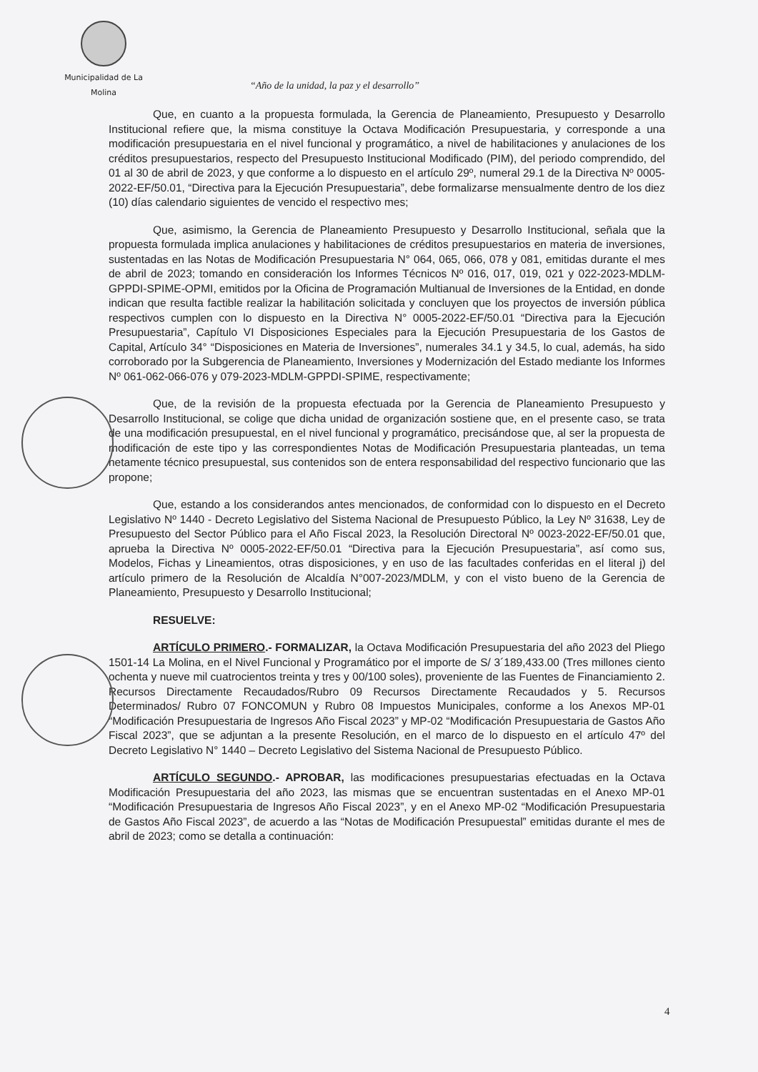Municipalidad de La Molina
“Año de la unidad, la paz y el desarrollo”
Que, en cuanto a la propuesta formulada, la Gerencia de Planeamiento, Presupuesto y Desarrollo Institucional refiere que, la misma constituye la Octava Modificación Presupuestaria, y corresponde a una modificación presupuestaria en el nivel funcional y programático, a nivel de habilitaciones y anulaciones de los créditos presupuestarios, respecto del Presupuesto Institucional Modificado (PIM), del periodo comprendido, del 01 al 30 de abril de 2023, y que conforme a lo dispuesto en el artículo 29º, numeral 29.1 de la Directiva Nº 0005-2022-EF/50.01, “Directiva para la Ejecución Presupuestaria”, debe formalizarse mensualmente dentro de los diez (10) días calendario siguientes de vencido el respectivo mes;
Que, asimismo, la Gerencia de Planeamiento Presupuesto y Desarrollo Institucional, señala que la propuesta formulada implica anulaciones y habilitaciones de créditos presupuestarios en materia de inversiones, sustentadas en las Notas de Modificación Presupuestaria N° 064, 065, 066, 078 y 081, emitidas durante el mes de abril de 2023; tomando en consideración los Informes Técnicos Nº 016, 017, 019, 021 y 022-2023-MDLM-GPPDI-SPIME-OPMI, emitidos por la Oficina de Programación Multianual de Inversiones de la Entidad, en donde indican que resulta factible realizar la habilitación solicitada y concluyen que los proyectos de inversión pública respectivos cumplen con lo dispuesto en la Directiva N° 0005-2022-EF/50.01 “Directiva para la Ejecución Presupuestaria”, Capítulo VI Disposiciones Especiales para la Ejecución Presupuestaria de los Gastos de Capital, Artículo 34° “Disposiciones en Materia de Inversiones”, numerales 34.1 y 34.5, lo cual, además, ha sido corroborado por la Subgerencia de Planeamiento, Inversiones y Modernización del Estado mediante los Informes Nº 061-062-066-076 y 079-2023-MDLM-GPPDI-SPIME, respectivamente;
Que, de la revisión de la propuesta efectuada por la Gerencia de Planeamiento Presupuesto y Desarrollo Institucional, se colige que dicha unidad de organización sostiene que, en el presente caso, se trata de una modificación presupuestal, en el nivel funcional y programático, precisándose que, al ser la propuesta de modificación de este tipo y las correspondientes Notas de Modificación Presupuestaria planteadas, un tema netamente técnico presupuestal, sus contenidos son de entera responsabilidad del respectivo funcionario que las propone;
Que, estando a los considerandos antes mencionados, de conformidad con lo dispuesto en el Decreto Legislativo Nº 1440 - Decreto Legislativo del Sistema Nacional de Presupuesto Público, la Ley Nº 31638, Ley de Presupuesto del Sector Público para el Año Fiscal 2023, la Resolución Directoral Nº 0023-2022-EF/50.01 que, aprueba la Directiva Nº 0005-2022-EF/50.01 “Directiva para la Ejecución Presupuestaria”, así como sus, Modelos, Fichas y Lineamientos, otras disposiciones, y en uso de las facultades conferidas en el literal j) del artículo primero de la Resolución de Alcaldía N°007-2023/MDLM, y con el visto bueno de la Gerencia de Planeamiento, Presupuesto y Desarrollo Institucional;
RESUELVE:
ARTÍCULO PRIMERO.- FORMALIZAR, la Octava Modificación Presupuestaria del año 2023 del Pliego 1501-14 La Molina, en el Nivel Funcional y Programático por el importe de S/ 3´189,433.00 (Tres millones ciento ochenta y nueve mil cuatrocientos treinta y tres y 00/100 soles), proveniente de las Fuentes de Financiamiento 2. Recursos Directamente Recaudados/Rubro 09 Recursos Directamente Recaudados y 5. Recursos Determinados/ Rubro 07 FONCOMUN y Rubro 08 Impuestos Municipales, conforme a los Anexos MP-01 “Modificación Presupuestaria de Ingresos Año Fiscal 2023” y MP-02 “Modificación Presupuestaria de Gastos Año Fiscal 2023”, que se adjuntan a la presente Resolución, en el marco de lo dispuesto en el artículo 47º del Decreto Legislativo N° 1440 – Decreto Legislativo del Sistema Nacional de Presupuesto Público.
ARTÍCULO SEGUNDO.- APROBAR, las modificaciones presupuestarias efectuadas en la Octava Modificación Presupuestaria del año 2023, las mismas que se encuentran sustentadas en el Anexo MP-01 “Modificación Presupuestaria de Ingresos Año Fiscal 2023”, y en el Anexo MP-02 “Modificación Presupuestaria de Gastos Año Fiscal 2023”, de acuerdo a las “Notas de Modificación Presupuestal” emitidas durante el mes de abril de 2023; como se detalla a continuación:
4